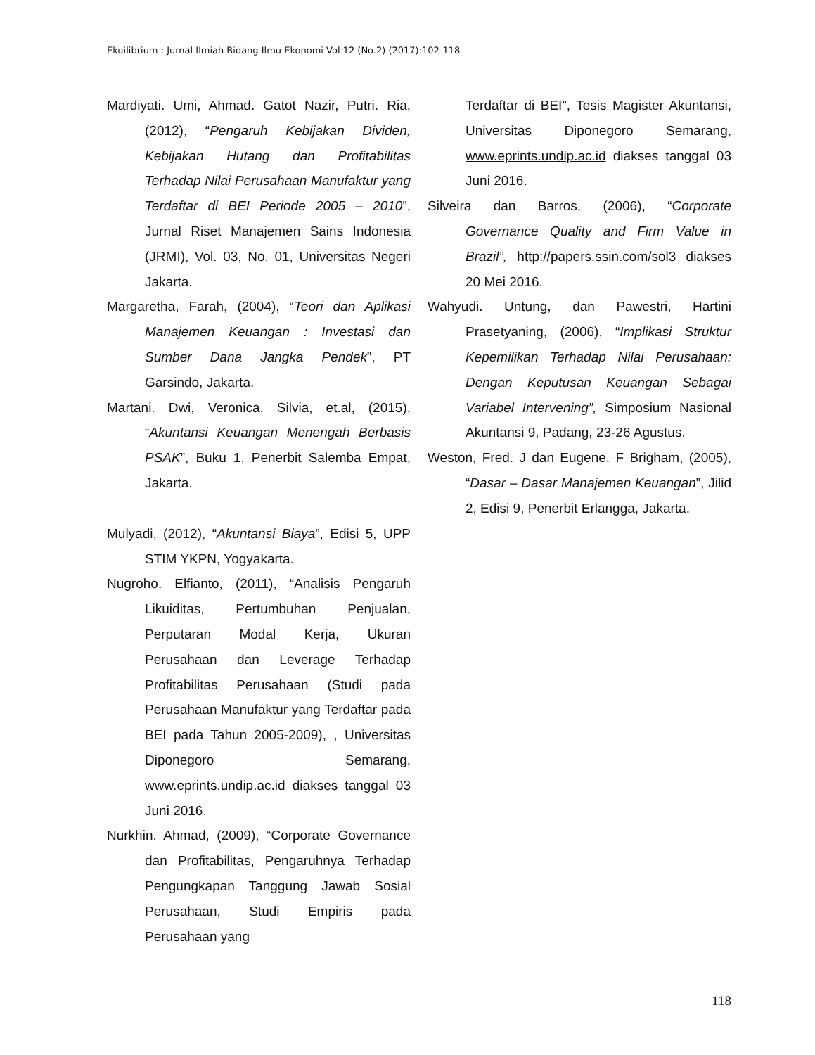Ekuilibrium : Jurnal Ilmiah Bidang Ilmu Ekonomi Vol 12 (No.2) (2017):102-118
Mardiyati. Umi, Ahmad. Gatot Nazir, Putri. Ria, (2012), “Pengaruh Kebijakan Dividen, Kebijakan Hutang dan Profitabilitas Terhadap Nilai Perusahaan Manufaktur yang Terdaftar di BEI Periode 2005 – 2010”, Jurnal Riset Manajemen Sains Indonesia (JRMI), Vol. 03, No. 01, Universitas Negeri Jakarta.
Margaretha, Farah, (2004), “Teori dan Aplikasi Manajemen Keuangan : Investasi dan Sumber Dana Jangka Pendek”, PT Garsindo, Jakarta.
Martani. Dwi, Veronica. Silvia, et.al, (2015), “Akuntansi Keuangan Menengah Berbasis PSAK”, Buku 1, Penerbit Salemba Empat, Jakarta.
Mulyadi, (2012), “Akuntansi Biaya”, Edisi 5, UPP STIM YKPN, Yogyakarta.
Nugroho. Elfianto, (2011), “Analisis Pengaruh Likuiditas, Pertumbuhan Penjualan, Perputaran Modal Kerja, Ukuran Perusahaan dan Leverage Terhadap Profitabilitas Perusahaan (Studi pada Perusahaan Manufaktur yang Terdaftar pada BEI pada Tahun 2005-2009), , Universitas Diponegoro Semarang, www.eprints.undip.ac.id diakses tanggal 03 Juni 2016.
Nurkhin. Ahmad, (2009), “Corporate Governance dan Profitabilitas, Pengaruhnya Terhadap Pengungkapan Tanggung Jawab Sosial Perusahaan, Studi Empiris pada Perusahaan yang
Terdaftar di BEI”, Tesis Magister Akuntansi, Universitas Diponegoro Semarang, www.eprints.undip.ac.id diakses tanggal 03 Juni 2016.
Silveira dan Barros, (2006), “Corporate Governance Quality and Firm Value in Brazil”, http://papers.ssin.com/sol3 diakses 20 Mei 2016.
Wahyudi. Untung, dan Pawestri, Hartini Prasetyaning, (2006), “Implikasi Struktur Kepemilikan Terhadap Nilai Perusahaan: Dengan Keputusan Keuangan Sebagai Variabel Intervening”, Simposium Nasional Akuntansi 9, Padang, 23-26 Agustus.
Weston, Fred. J dan Eugene. F Brigham, (2005), “Dasar – Dasar Manajemen Keuangan”, Jilid 2, Edisi 9, Penerbit Erlangga, Jakarta.
118